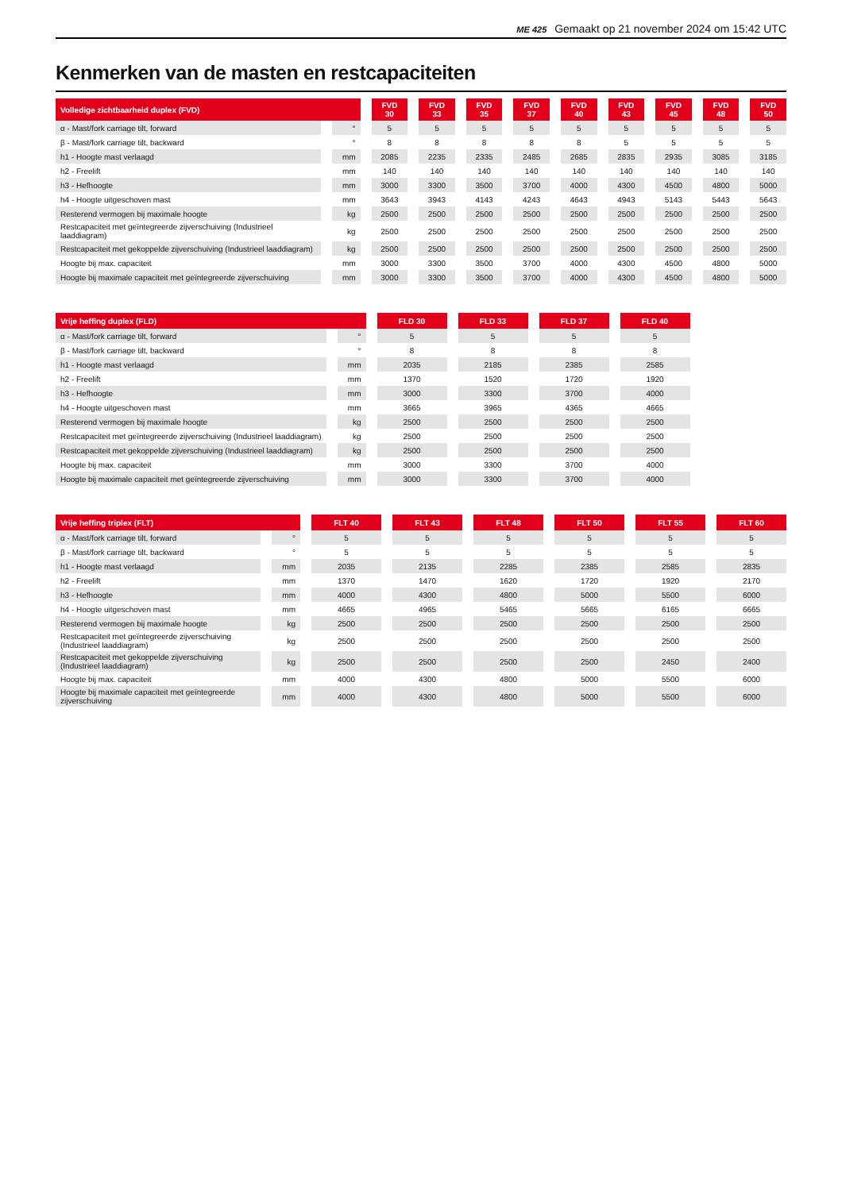ME 425 Gemaakt op 21 november 2024 om 15:42 UTC
Kenmerken van de masten en restcapaciteiten
| Volledige zichtbaarheid duplex (FVD) | | FVD 30 | FVD 33 | FVD 35 | FVD 37 | FVD 40 | FVD 43 | FVD 45 | FVD 48 | FVD 50 |
| --- | --- | --- | --- | --- | --- | --- | --- | --- | --- | --- |
| α - Mast/fork carriage tilt, forward | ° | 5 | 5 | 5 | 5 | 5 | 5 | 5 | 5 | 5 |
| β - Mast/fork carriage tilt, backward | ° | 8 | 8 | 8 | 8 | 8 | 5 | 5 | 5 | 5 |
| h1 - Hoogte mast verlaagd | mm | 2085 | 2235 | 2335 | 2485 | 2685 | 2835 | 2935 | 3085 | 3185 |
| h2 - Freelift | mm | 140 | 140 | 140 | 140 | 140 | 140 | 140 | 140 | 140 |
| h3 - Hefhoogte | mm | 3000 | 3300 | 3500 | 3700 | 4000 | 4300 | 4500 | 4800 | 5000 |
| h4 - Hoogte uitgeschoven mast | mm | 3643 | 3943 | 4143 | 4243 | 4643 | 4943 | 5143 | 5443 | 5643 |
| Resterend vermogen bij maximale hoogte | kg | 2500 | 2500 | 2500 | 2500 | 2500 | 2500 | 2500 | 2500 | 2500 |
| Restcapaciteit met geïntegreerde zijverschuiving (Industrieel laaddiagram) | kg | 2500 | 2500 | 2500 | 2500 | 2500 | 2500 | 2500 | 2500 | 2500 |
| Restcapaciteit met gekoppelde zijverschuiving (Industrieel laaddiagram) | kg | 2500 | 2500 | 2500 | 2500 | 2500 | 2500 | 2500 | 2500 | 2500 |
| Hoogte bij max. capaciteit | mm | 3000 | 3300 | 3500 | 3700 | 4000 | 4300 | 4500 | 4800 | 5000 |
| Hoogte bij maximale capaciteit met geïntegreerde zijverschuiving | mm | 3000 | 3300 | 3500 | 3700 | 4000 | 4300 | 4500 | 4800 | 5000 |
| Vrije heffing duplex (FLD) | | FLD 30 | FLD 33 | FLD 37 | FLD 40 |
| --- | --- | --- | --- | --- | --- |
| α - Mast/fork carriage tilt, forward | ° | 5 | 5 | 5 | 5 |
| β - Mast/fork carriage tilt, backward | ° | 8 | 8 | 8 | 8 |
| h1 - Hoogte mast verlaagd | mm | 2035 | 2185 | 2385 | 2585 |
| h2 - Freelift | mm | 1370 | 1520 | 1720 | 1920 |
| h3 - Hefhoogte | mm | 3000 | 3300 | 3700 | 4000 |
| h4 - Hoogte uitgeschoven mast | mm | 3665 | 3965 | 4365 | 4665 |
| Resterend vermogen bij maximale hoogte | kg | 2500 | 2500 | 2500 | 2500 |
| Restcapaciteit met geïntegreerde zijverschuiving (Industrieel laaddiagram) | kg | 2500 | 2500 | 2500 | 2500 |
| Restcapaciteit met gekoppelde zijverschuiving (Industrieel laaddiagram) | kg | 2500 | 2500 | 2500 | 2500 |
| Hoogte bij max. capaciteit | mm | 3000 | 3300 | 3700 | 4000 |
| Hoogte bij maximale capaciteit met geïntegreerde zijverschuiving | mm | 3000 | 3300 | 3700 | 4000 |
| Vrije heffing triplex (FLT) | | FLT 40 | FLT 43 | FLT 48 | FLT 50 | FLT 55 | FLT 60 |
| --- | --- | --- | --- | --- | --- | --- | --- |
| α - Mast/fork carriage tilt, forward | ° | 5 | 5 | 5 | 5 | 5 | 5 |
| β - Mast/fork carriage tilt, backward | ° | 5 | 5 | 5 | 5 | 5 | 5 |
| h1 - Hoogte mast verlaagd | mm | 2035 | 2135 | 2285 | 2385 | 2585 | 2835 |
| h2 - Freelift | mm | 1370 | 1470 | 1620 | 1720 | 1920 | 2170 |
| h3 - Hefhoogte | mm | 4000 | 4300 | 4800 | 5000 | 5500 | 6000 |
| h4 - Hoogte uitgeschoven mast | mm | 4665 | 4965 | 5465 | 5665 | 6165 | 6665 |
| Resterend vermogen bij maximale hoogte | kg | 2500 | 2500 | 2500 | 2500 | 2500 | 2500 |
| Restcapaciteit met geïntegreerde zijverschuiving (Industrieel laaddiagram) | kg | 2500 | 2500 | 2500 | 2500 | 2500 | 2500 |
| Restcapaciteit met gekoppelde zijverschuiving (Industrieel laaddiagram) | kg | 2500 | 2500 | 2500 | 2500 | 2450 | 2400 |
| Hoogte bij max. capaciteit | mm | 4000 | 4300 | 4800 | 5000 | 5500 | 6000 |
| Hoogte bij maximale capaciteit met geïntegreerde zijverschuiving | mm | 4000 | 4300 | 4800 | 5000 | 5500 | 6000 |